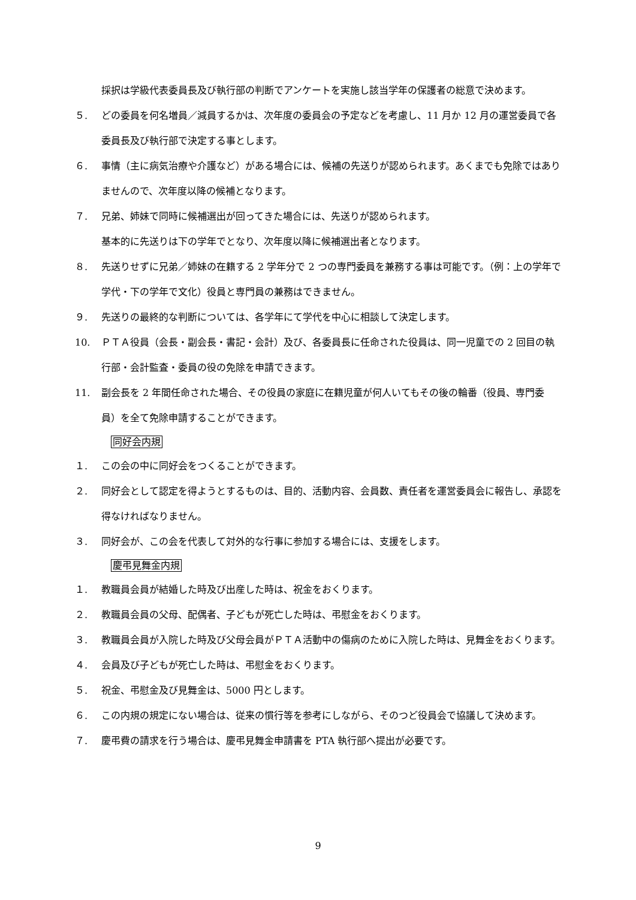採択は学級代表委員長及び執行部の判断でアンケートを実施し該当学年の保護者の総意で決めます。
５. どの委員を何名増員／減員するかは、次年度の委員会の予定などを考慮し、11 月か 12 月の運営委員で各委員長及び執行部で決定する事とします。
６. 事情（主に病気治療や介護など）がある場合には、候補の先送りが認められます。あくまでも免除ではありませんので、次年度以降の候補となります。
７. 兄弟、姉妹で同時に候補選出が回ってきた場合には、先送りが認められます。
基本的に先送りは下の学年でとなり、次年度以降に候補選出者となります。
８. 先送りせずに兄弟／姉妹の在籍する 2 学年分で 2 つの専門委員を兼務する事は可能です。（例：上の学年で学代・下の学年で文化）役員と専門員の兼務はできません。
９. 先送りの最終的な判断については、各学年にて学代を中心に相談して決定します。
10. ＰＴＡ役員（会長・副会長・書記・会計）及び、各委員長に任命された役員は、同一児童での 2 回目の執行部・会計監査・委員の役の免除を申請できます。
11. 副会長を 2 年間任命された場合、その役員の家庭に在籍児童が何人いてもその後の輪番（役員、専門委員）を全て免除申請することができます。
同好会内規
１. この会の中に同好会をつくることができます。
２. 同好会として認定を得ようとするものは、目的、活動内容、会員数、責任者を運営委員会に報告し、承認を得なければなりません。
３. 同好会が、この会を代表して対外的な行事に参加する場合には、支援をします。
慶弔見舞金内規
１. 教職員会員が結婚した時及び出産した時は、祝金をおくります。
２. 教職員会員の父母、配偶者、子どもが死亡した時は、弔慰金をおくります。
３. 教職員会員が入院した時及び父母会員がＰＴＡ活動中の傷病のために入院した時は、見舞金をおくります。
４. 会員及び子どもが死亡した時は、弔慰金をおくります。
５. 祝金、弔慰金及び見舞金は、5000 円とします。
６. この内規の規定にない場合は、従来の慣行等を参考にしながら、そのつど役員会で協議して決めます。
７. 慶弔費の請求を行う場合は、慶弔見舞金申請書を PTA 執行部へ提出が必要です。
9